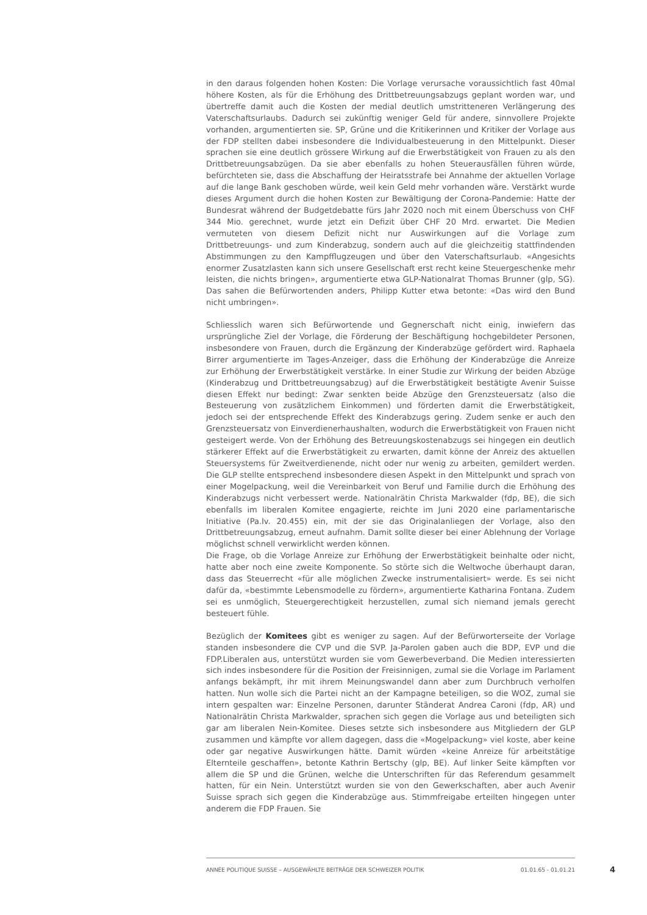in den daraus folgenden hohen Kosten: Die Vorlage verursache voraussichtlich fast 40mal höhere Kosten, als für die Erhöhung des Drittbetreuungsabzugs geplant worden war, und übertreffe damit auch die Kosten der medial deutlich umstritteneren Verlängerung des Vaterschaftsurlaubs. Dadurch sei zukünftig weniger Geld für andere, sinnvollere Projekte vorhanden, argumentierten sie. SP, Grüne und die Kritikerinnen und Kritiker der Vorlage aus der FDP stellten dabei insbesondere die Individualbesteuerung in den Mittelpunkt. Dieser sprachen sie eine deutlich grössere Wirkung auf die Erwerbstätigkeit von Frauen zu als den Drittbetreuungsabzügen. Da sie aber ebenfalls zu hohen Steuerausfällen führen würde, befürchteten sie, dass die Abschaffung der Heiratsstrafe bei Annahme der aktuellen Vorlage auf die lange Bank geschoben würde, weil kein Geld mehr vorhanden wäre. Verstärkt wurde dieses Argument durch die hohen Kosten zur Bewältigung der Corona-Pandemie: Hatte der Bundesrat während der Budgetdebatte fürs Jahr 2020 noch mit einem Überschuss von CHF 344 Mio. gerechnet, wurde jetzt ein Defizit über CHF 20 Mrd. erwartet. Die Medien vermuteten von diesem Defizit nicht nur Auswirkungen auf die Vorlage zum Drittbetreuungs- und zum Kinderabzug, sondern auch auf die gleichzeitig stattfindenden Abstimmungen zu den Kampfflugzeugen und über den Vaterschaftsurlaub. «Angesichts enormer Zusatzlasten kann sich unsere Gesellschaft erst recht keine Steuergeschenke mehr leisten, die nichts bringen», argumentierte etwa GLP-Nationalrat Thomas Brunner (glp, SG). Das sahen die Befürwortenden anders, Philipp Kutter etwa betonte: «Das wird den Bund nicht umbringen».
Schliesslich waren sich Befürwortende und Gegnerschaft nicht einig, inwiefern das ursprüngliche Ziel der Vorlage, die Förderung der Beschäftigung hochgebildeter Personen, insbesondere von Frauen, durch die Ergänzung der Kinderabzüge gefördert wird. Raphaela Birrer argumentierte im Tages-Anzeiger, dass die Erhöhung der Kinderabzüge die Anreize zur Erhöhung der Erwerbstätigkeit verstärke. In einer Studie zur Wirkung der beiden Abzüge (Kinderabzug und Drittbetreuungsabzug) auf die Erwerbstätigkeit bestätigte Avenir Suisse diesen Effekt nur bedingt: Zwar senkten beide Abzüge den Grenzsteuersatz (also die Besteuerung von zusätzlichem Einkommen) und förderten damit die Erwerbstätigkeit, jedoch sei der entsprechende Effekt des Kinderabzugs gering. Zudem senke er auch den Grenzsteuersatz von Einverdienerhaushalten, wodurch die Erwerbstätigkeit von Frauen nicht gesteigert werde. Von der Erhöhung des Betreuungskostenabzugs sei hingegen ein deutlich stärkerer Effekt auf die Erwerbstätigkeit zu erwarten, damit könne der Anreiz des aktuellen Steuersystems für Zweitverdienende, nicht oder nur wenig zu arbeiten, gemildert werden. Die GLP stellte entsprechend insbesondere diesen Aspekt in den Mittelpunkt und sprach von einer Mogelpackung, weil die Vereinbarkeit von Beruf und Familie durch die Erhöhung des Kinderabzugs nicht verbessert werde. Nationalrätin Christa Markwalder (fdp, BE), die sich ebenfalls im liberalen Komitee engagierte, reichte im Juni 2020 eine parlamentarische Initiative (Pa.Iv. 20.455) ein, mit der sie das Originalanliegen der Vorlage, also den Drittbetreuungsabzug, erneut aufnahm. Damit sollte dieser bei einer Ablehnung der Vorlage möglichst schnell verwirklicht werden können.
Die Frage, ob die Vorlage Anreize zur Erhöhung der Erwerbstätigkeit beinhalte oder nicht, hatte aber noch eine zweite Komponente. So störte sich die Weltwoche überhaupt daran, dass das Steuerrecht «für alle möglichen Zwecke instrumentalisiert» werde. Es sei nicht dafür da, «bestimmte Lebensmodelle zu fördern», argumentierte Katharina Fontana. Zudem sei es unmöglich, Steuergerechtigkeit herzustellen, zumal sich niemand jemals gerecht besteuert fühle.
Bezüglich der Komitees gibt es weniger zu sagen. Auf der Befürworterseite der Vorlage standen insbesondere die CVP und die SVP. Ja-Parolen gaben auch die BDP, EVP und die FDP.Liberalen aus, unterstützt wurden sie vom Gewerbeverband. Die Medien interessierten sich indes insbesondere für die Position der Freisinnigen, zumal sie die Vorlage im Parlament anfangs bekämpft, ihr mit ihrem Meinungswandel dann aber zum Durchbruch verholfen hatten. Nun wolle sich die Partei nicht an der Kampagne beteiligen, so die WOZ, zumal sie intern gespalten war: Einzelne Personen, darunter Ständerat Andrea Caroni (fdp, AR) und Nationalrätin Christa Markwalder, sprachen sich gegen die Vorlage aus und beteiligten sich gar am liberalen Nein-Komitee. Dieses setzte sich insbesondere aus Mitgliedern der GLP zusammen und kämpfte vor allem dagegen, dass die «Mogelpackung» viel koste, aber keine oder gar negative Auswirkungen hätte. Damit würden «keine Anreize für arbeitstätige Elternteile geschaffen», betonte Kathrin Bertschy (glp, BE). Auf linker Seite kämpften vor allem die SP und die Grünen, welche die Unterschriften für das Referendum gesammelt hatten, für ein Nein. Unterstützt wurden sie von den Gewerkschaften, aber auch Avenir Suisse sprach sich gegen die Kinderabzüge aus. Stimmfreigabe erteilten hingegen unter anderem die FDP Frauen. Sie
ANNÉE POLITIQUE SUISSE – AUSGEWÄHLTE BEITRÄGE DER SCHWEIZER POLITIK 01.01.65 - 01.01.21
4